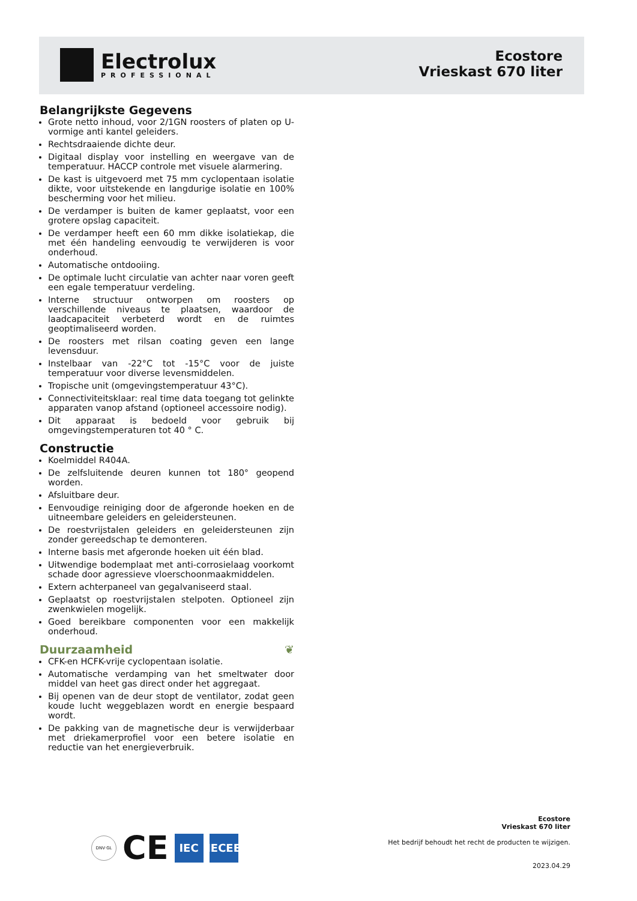Electrolux
PROFESSIONAL
Ecostore
Vrieskast 670 liter
Belangrijkste Gegevens
Grote netto inhoud, voor 2/1GN roosters of platen op U-vormige anti kantel geleiders.
Rechtsdraaiende dichte deur.
Digitaal display voor instelling en weergave van de temperatuur. HACCP controle met visuele alarmering.
De kast is uitgevoerd met 75 mm cyclopentaan isolatie dikte, voor uitstekende en langdurige isolatie en 100% bescherming voor het milieu.
De verdamper is buiten de kamer geplaatst, voor een grotere opslag capaciteit.
De verdamper heeft een 60 mm dikke isolatiekap, die met één handeling eenvoudig te verwijderen is voor onderhoud.
Automatische ontdooiing.
De optimale lucht circulatie van achter naar voren geeft een egale temperatuur verdeling.
Interne structuur ontworpen om roosters op verschillende niveaus te plaatsen, waardoor de laadcapaciteit verbeterd wordt en de ruimtes geoptimaliseerd worden.
De roosters met rilsan coating geven een lange levensduur.
Instelbaar van -22°C tot -15°C voor de juiste temperatuur voor diverse levensmiddelen.
Tropische unit (omgevingstemperatuur 43°C).
Connectiviteitsklaar: real time data toegang tot gelinkte apparaten vanop afstand (optioneel accessoire nodig).
Dit apparaat is bedoeld voor gebruik bij omgevingstemperaturen tot 40 ° C.
Constructie
Koelmiddel R404A.
De zelfsluitende deuren kunnen tot 180° geopend worden.
Afsluitbare deur.
Eenvoudige reiniging door de afgeronde hoeken en de uitneembare geleiders en geleidersteunen.
De roestvrijstalen geleiders en geleidersteunen zijn zonder gereedschap te demonteren.
Interne basis met afgeronde hoeken uit één blad.
Uitwendige bodemplaat met anti-corrosielaag voorkomt schade door agressieve vloerschoonmaakmiddelen.
Extern achterpaneel van gegalvaniseerd staal.
Geplaatst op roestvrijstalen stelpoten. Optioneel zijn zwenkwielen mogelijk.
Goed bereikbare componenten voor een makkelijk onderhoud.
Duurzaamheid ❦
CFK-en HCFK-vrije cyclopentaan isolatie.
Automatische verdamping van het smeltwater door middel van heet gas direct onder het aggregaat.
Bij openen van de deur stopt de ventilator, zodat geen koude lucht weggeblazen wordt en energie bespaard wordt.
De pakking van de magnetische deur is verwijderbaar met driekamerprofiel voor een betere isolatie en reductie van het energieverbruik.
DNV·GL
CE
IEC
IECEE
Ecostore
Vrieskast 670 liter
Het bedrijf behoudt het recht de producten te wijzigen.
2023.04.29